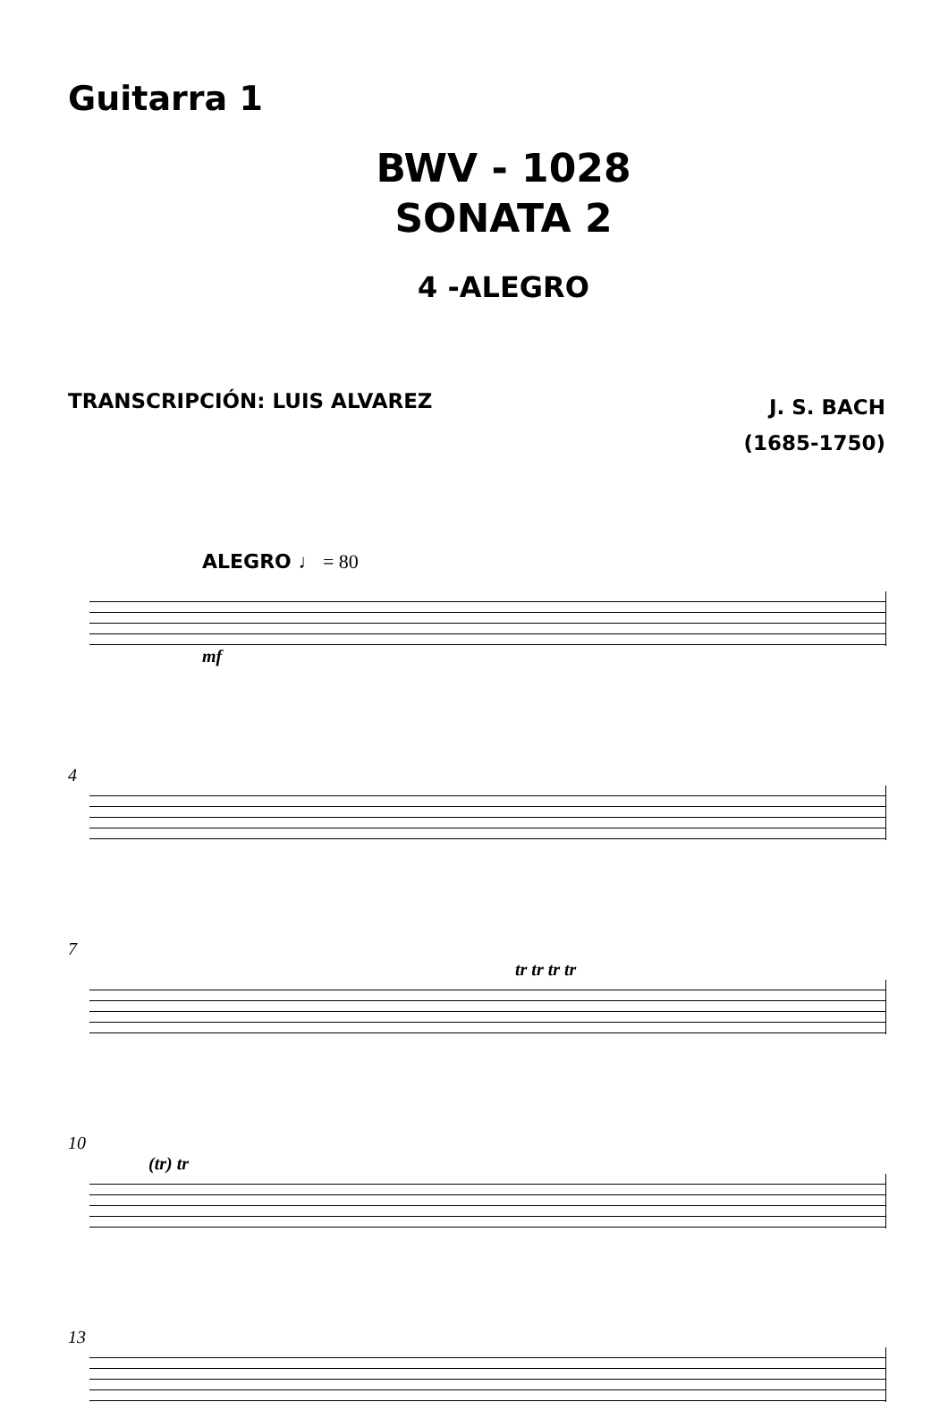Guitarra 1
BWV - 1028
SONATA 2
4 -ALEGRO
TRANSCRIPCIÓN: LUIS ALVAREZ
J. S. BACH
(1685-1750)
ALEGRO ♩ = 80
mf
4
7
tr tr tr tr
10
(tr) tr
13